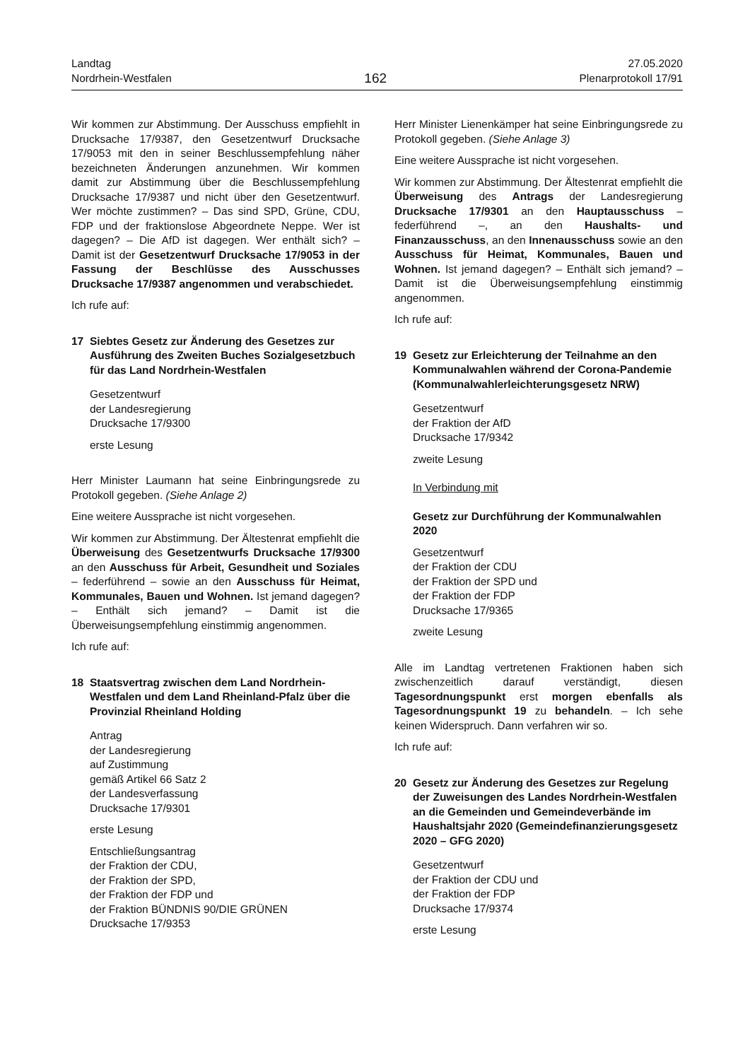Landtag
Nordrhein-Westfalen
162
27.05.2020
Plenarprotokoll 17/91
Wir kommen zur Abstimmung. Der Ausschuss empfiehlt in Drucksache 17/9387, den Gesetzentwurf Drucksache 17/9053 mit den in seiner Beschlussempfehlung näher bezeichneten Änderungen anzunehmen. Wir kommen damit zur Abstimmung über die Beschlussempfehlung Drucksache 17/9387 und nicht über den Gesetzentwurf. Wer möchte zustimmen? – Das sind SPD, Grüne, CDU, FDP und der fraktionslose Abgeordnete Neppe. Wer ist dagegen? – Die AfD ist dagegen. Wer enthält sich? – Damit ist der Gesetzentwurf Drucksache 17/9053 in der Fassung der Beschlüsse des Ausschusses Drucksache 17/9387 angenommen und verabschiedet.
Ich rufe auf:
17 Siebtes Gesetz zur Änderung des Gesetzes zur Ausführung des Zweiten Buches Sozialgesetzbuch für das Land Nordrhein-Westfalen
Gesetzentwurf
der Landesregierung
Drucksache 17/9300
erste Lesung
Herr Minister Laumann hat seine Einbringungsrede zu Protokoll gegeben. (Siehe Anlage 2)
Eine weitere Aussprache ist nicht vorgesehen.
Wir kommen zur Abstimmung. Der Ältestenrat empfiehlt die Überweisung des Gesetzentwurfs Drucksache 17/9300 an den Ausschuss für Arbeit, Gesundheit und Soziales – federführend – sowie an den Ausschuss für Heimat, Kommunales, Bauen und Wohnen. Ist jemand dagegen? – Enthält sich jemand? – Damit ist die Überweisungsempfehlung einstimmig angenommen.
Ich rufe auf:
18 Staatsvertrag zwischen dem Land Nordrhein-Westfalen und dem Land Rheinland-Pfalz über die Provinzial Rheinland Holding
Antrag
der Landesregierung
auf Zustimmung
gemäß Artikel 66 Satz 2
der Landesverfassung
Drucksache 17/9301
erste Lesung
Entschließungsantrag
der Fraktion der CDU,
der Fraktion der SPD,
der Fraktion der FDP und
der Fraktion BÜNDNIS 90/DIE GRÜNEN
Drucksache 17/9353
Herr Minister Lienenkämper hat seine Einbringungsrede zu Protokoll gegeben. (Siehe Anlage 3)
Eine weitere Aussprache ist nicht vorgesehen.
Wir kommen zur Abstimmung. Der Ältestenrat empfiehlt die Überweisung des Antrags der Landesregierung Drucksache 17/9301 an den Hauptausschuss – federführend –, an den Haushalts- und Finanzausschuss, an den Innenausschuss sowie an den Ausschuss für Heimat, Kommunales, Bauen und Wohnen. Ist jemand dagegen? – Enthält sich jemand? – Damit ist die Überweisungsempfehlung einstimmig angenommen.
Ich rufe auf:
19 Gesetz zur Erleichterung der Teilnahme an den Kommunalwahlen während der Corona-Pandemie (Kommunalwahlerleichterungsgesetz NRW)
Gesetzentwurf
der Fraktion der AfD
Drucksache 17/9342
zweite Lesung
In Verbindung mit
Gesetz zur Durchführung der Kommunalwahlen 2020
Gesetzentwurf
der Fraktion der CDU
der Fraktion der SPD und
der Fraktion der FDP
Drucksache 17/9365
zweite Lesung
Alle im Landtag vertretenen Fraktionen haben sich zwischenzeitlich darauf verständigt, diesen Tagesordnungspunkt erst morgen ebenfalls als Tagesordnungspunkt 19 zu behandeln. – Ich sehe keinen Widerspruch. Dann verfahren wir so.
Ich rufe auf:
20 Gesetz zur Änderung des Gesetzes zur Regelung der Zuweisungen des Landes Nordrhein-Westfalen an die Gemeinden und Gemeindeverbände im Haushaltsjahr 2020 (Gemeindefinanzierungsgesetz 2020 – GFG 2020)
Gesetzentwurf
der Fraktion der CDU und
der Fraktion der FDP
Drucksache 17/9374
erste Lesung